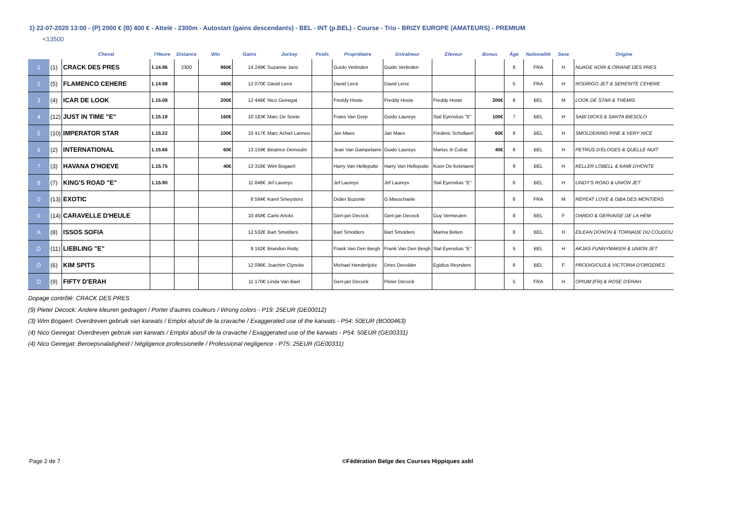1) 22-07-2020 13:00 - (P) 2000 € (B) 400 € - Attelé - 2300m - Autostart (gains descendants) - BEL - INT (p.BEL) - Course - Trio - BRIZY EUROPE (AMATEURS) - PREMIUM
<13500
| | | Cheval | l'Heure | Distance | Win | Gains | Jockey | Poids | Propriétaire | Entraîneur | Éleveur | Bonus | Âge | Nationalité | Sexe | Origine |
| --- | --- | --- | --- | --- | --- | --- | --- | --- | --- | --- | --- | --- | --- | --- | --- | --- |
| 1 | (1) | CRACK DES PRES | 1.14.96 | 2300 | 960€ | 14 249€ | Suzanne Jans | | Guido Verlinden | Guido Verlinden | | | 8 | FRA | H | NUAGE NOIR & ORIANE DES PRES |
| 2 | (5) | FLAMENCO CEHERE | 1.14.98 | | 480€ | 12 070€ | David Leroi | | David Leroi | David Leroi | | | 5 | FRA | H | RODRIGO JET & SERENITE CEHERE |
| 3 | (4) | ICAR DE LOOK | 1.15.08 | | 200€ | 12 446€ | Nico Geiregat | | Freddy Hoste | Freddy Hoste | Freddy Hoste | 200€ | 8 | BEL | M | LOOK DE STAR & THEMIS |
| 4 | (12) | JUST IN TIME "E" | 1.15.18 | | 160€ | 10 183€ | Marc De Soete | | Frans Van Gorp | Guido Laureys | Stal Eyensluis "E" | 100€ | 7 | BEL | H | SABI DICKS & SANTA BIESOLO |
| 5 | (10) | IMPERATOR STAR | 1.15.22 | | 100€ | 10 417€ | Marc Achiel Lannoo | | Jan Maes | Jan Maes | Frederic Schollaert | 60€ | 8 | BEL | H | SMOLDERING PINE & VERY NICE |
| 6 | (2) | INTERNATIONAL | 1.15.66 | | 60€ | 13 159€ | Béatrice Demoulin | | Jean Van Gampelaere | Guido Laureys | Marius Jr Cubat | 40€ | 8 | BEL | H | PETRUS D'ELOGES & QUELLE NUIT |
| 7 | (3) | HAVANA D'HOEVE | 1.15.75 | | 40€ | 13 316€ | Wim Bogaert | | Harry Van Helleputte | Harry Van Helleputte | Koen De Ketelaere | | 9 | BEL | H | KELLER LOBELL & KAMI D'HONTE |
| 8 | (7) | KING'S ROAD "E" | 1.15.90 | | | 11 846€ | Jef Laureys | | Jef Laureys | Jef Laureys | Stal Eyensluis "E" | | 6 | BEL | H | LINDY'S ROAD & UNION JET |
| 0 | (13) | EXOTIC | | | | 8 594€ | Karel Smeysters | | Didier Buzonie | G Masschaele | | | 6 | FRA | M | REPEAT LOVE & ISBA DES MONTIERS |
| 0 | (14) | CARAVELLE D'HEULE | | | | 10 458€ | Carlo Arickx | | Gert-jan Decock | Gert-jan Decock | Guy Vermeulen | | 8 | BEL | F | OARDO & GERVAISE DE LA HEM |
| A | (8) | ISSOS SOFIA | | | | 12 532€ | Bart Smolders | | Bart Smolders | Bart Smolders | Marina Belien | | 8 | BEL | H | EILEAN DONON & TORNADE DU COUDOU |
| D | (11) | LIEBLING "E" | | | | 9 162€ | Brandon Rotty | | Frank Van Den Bergh | Frank Van Den Bergh | Stal Eyensluis "E" | | 5 | BEL | H | AKJAS FUNNYMAKER & UNION JET |
| D | (6) | KIM SPITS | | | | 12 096€ | Joachim Clyncke | | Michael Henderijckx | Dries Devolder | Egidius Reynders | | 6 | BEL | F | PRODIGIOUS & VICTORIA D'ORGERES |
| D | (9) | FIFTY D'ERAH | | | | 11 170€ | Linda Van Bael | | Gert-jan Decock | Pieter Decock | | | 5 | FRA | H | OPIUM (FR) & ROSE D'ERAH |
Dopage contrôlé: CRACK DES PRES
(9) Pieter Decock: Andere kleuren gedragen / Porter d'autres couleurs / Wrong colors - P19: 25EUR (DE00012)
(3) Wim Bogaert: Overdreven gebruik van karwats / Emploi abusif de la cravache / Exaggerated use of the karwats - P54: 50EUR (BO00463)
(4) Nico Geiregat: Overdreven gebruik van karwats / Emploi abusif de la cravache / Exaggerated use of the karwats - P54: 50EUR (GE00331)
(4) Nico Geiregat: Beroepsnalatigheid / Négligence professionelle / Professional negligence - P75: 25EUR (GE00331)
Page 2 de 7 ©Fédération Belge des Courses Hippiques asbl